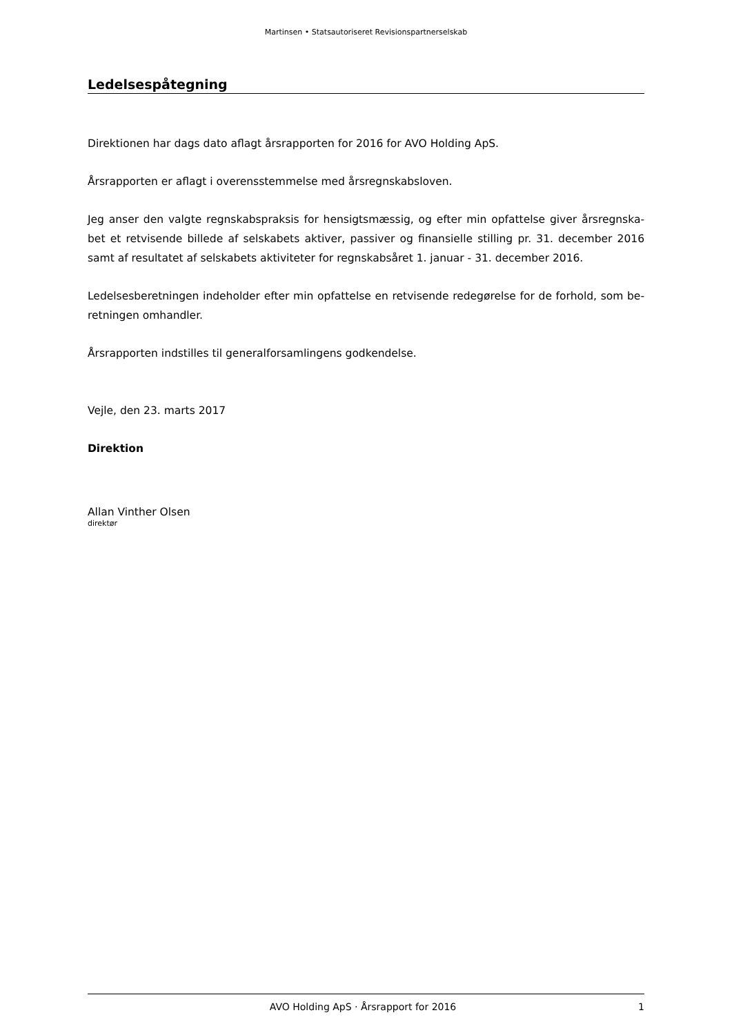Martinsen • Statsautoriseret Revisionspartnerselskab
Ledelsespåtegning
Direktionen har dags dato aflagt årsrapporten for 2016 for AVO Holding ApS.
Årsrapporten er aflagt i overensstemmelse med årsregnskabsloven.
Jeg anser den valgte regnskabspraksis for hensigtsmæssig, og efter min opfattelse giver årsregnska-bet et retvisende billede af selskabets aktiver, passiver og finansielle stilling pr. 31. december 2016 samt af resultatet af selskabets aktiviteter for regnskabsåret 1. januar - 31. december 2016.
Ledelsesberetningen indeholder efter min opfattelse en retvisende redegørelse for de forhold, som be-retningen omhandler.
Årsrapporten indstilles til generalforsamlingens godkendelse.
Vejle, den 23. marts 2017
Direktion
Allan Vinther Olsen
direktør
AVO Holding ApS · Årsrapport for 2016 1